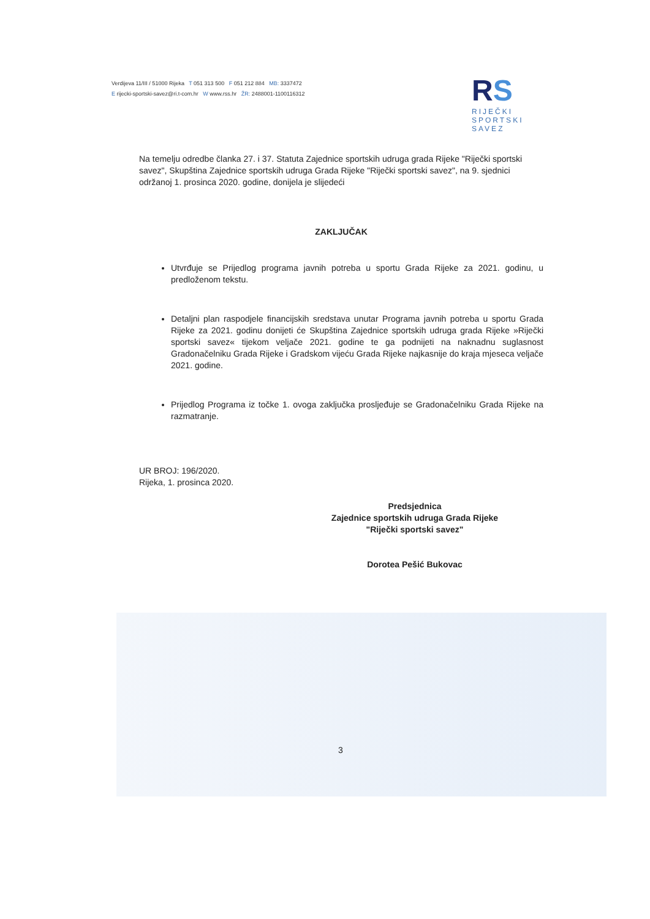Verdijeva 11/III / 51000 Rijeka T 051 313 500 F 051 212 884 MB: 3337472
E rijecki-sportski-savez@ri.t-com.hr W www.rss.hr ŽR: 2488001-1100116312
RS
RIJEČKI
SPORTSKI
SAVEZ
Na temelju odredbe članka 27. i 37. Statuta Zajednice sportskih udruga grada Rijeke "Riječki sportski savez", Skupština Zajednice sportskih udruga Grada Rijeke "Riječki sportski savez", na 9. sjednici održanoj 1. prosinca 2020. godine, donijela je slijedeći
ZAKLJUČAK
Utvrđuje se Prijedlog programa javnih potreba u sportu Grada Rijeke za 2021. godinu, u predloženom tekstu.
Detaljni plan raspodjele financijskih sredstava unutar Programa javnih potreba u sportu Grada Rijeke za 2021. godinu donijeti će Skupština Zajednice sportskih udruga grada Rijeke »Riječki sportski savez« tijekom veljače 2021. godine te ga podnijeti na naknadnu suglasnost Gradonačelniku Grada Rijeke i Gradskom vijeću Grada Rijeke najkasnije do kraja mjeseca veljače 2021. godine.
Prijedlog Programa iz točke 1. ovoga zaključka prosljeđuje se Gradonačelniku Grada Rijeke na razmatranje.
UR BROJ: 196/2020.
Rijeka, 1. prosinca 2020.
Predsjednica
Zajednice sportskih udruga Grada Rijeke
"Riječki sportski savez"
Dorotea Pešić Bukovac
3